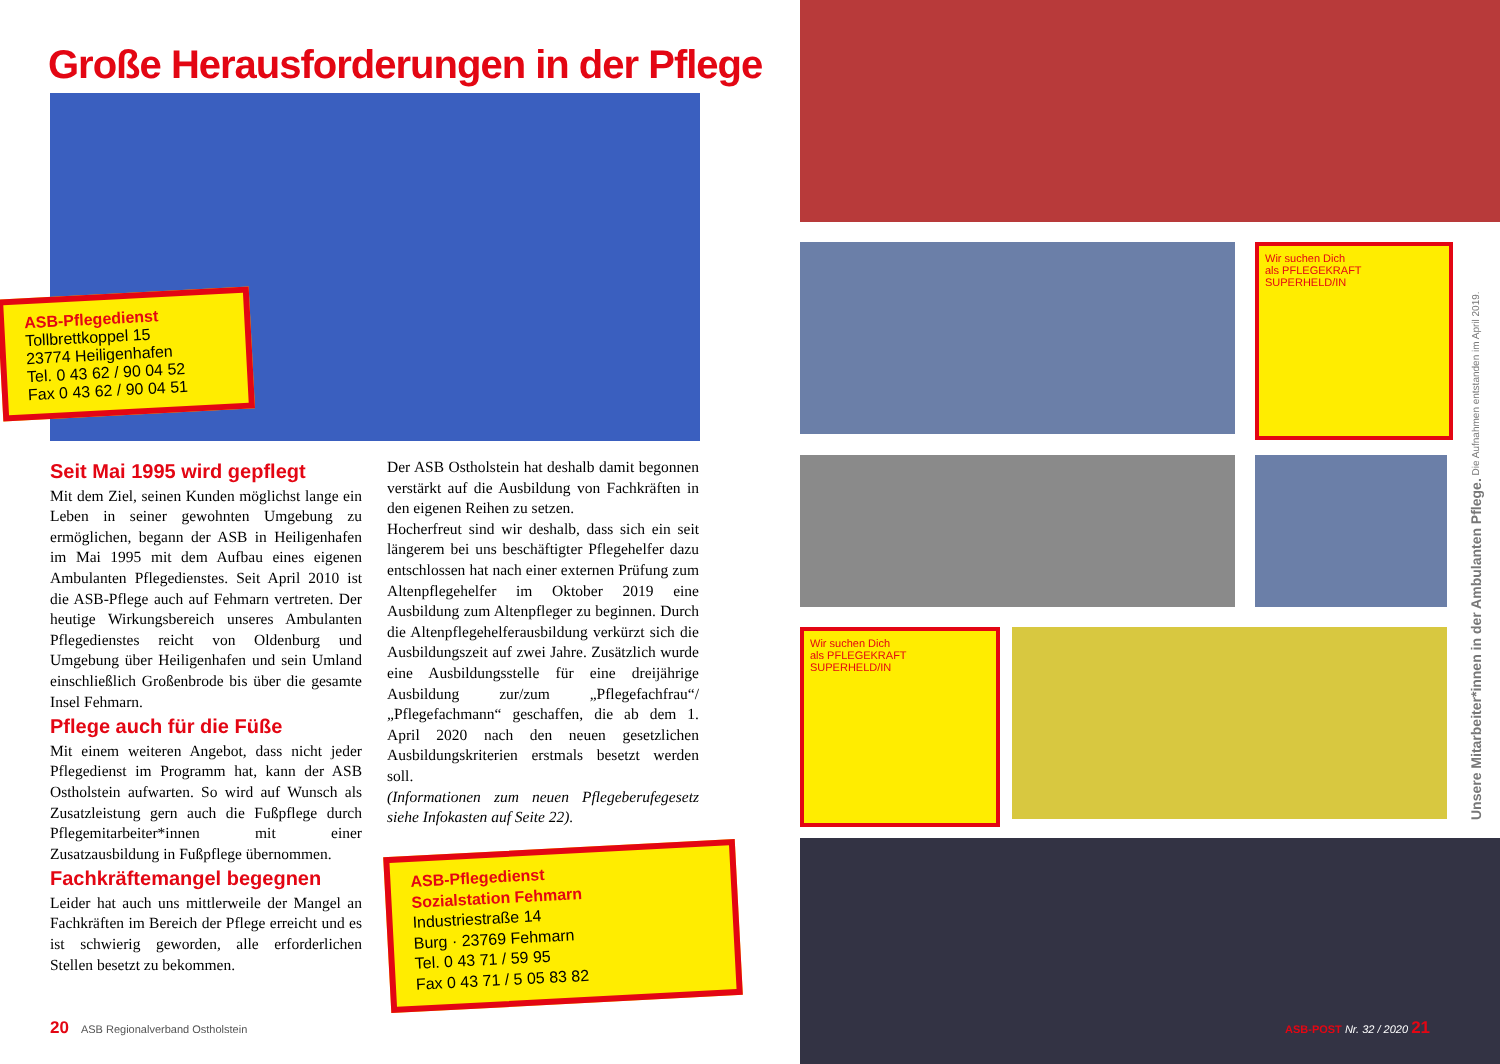Große Herausforderungen in der Pflege
ASB-Pflegedienst
Tollbrettkoppel 15
23774 Heiligenhafen
Tel. 0 43 62 / 90 04 52
Fax 0 43 62 / 90 04 51
Seit Mai 1995 wird gepflegt
Mit dem Ziel, seinen Kunden möglichst lange ein Leben in seiner gewohnten Umgebung zu ermöglichen, begann der ASB in Heiligenhafen im Mai 1995 mit dem Aufbau eines eigenen Ambulanten Pflegedienstes. Seit April 2010 ist die ASB-Pflege auch auf Fehmarn vertreten. Der heutige Wirkungsbereich unseres Ambulanten Pflegedienstes reicht von Oldenburg und Umgebung über Heiligenhafen und sein Umland einschließlich Großenbrode bis über die gesamte Insel Fehmarn.
Pflege auch für die Füße
Mit einem weiteren Angebot, dass nicht jeder Pflegedienst im Programm hat, kann der ASB Ostholstein aufwarten. So wird auf Wunsch als Zusatzleistung gern auch die Fußpflege durch Pflegemitarbeiter*innen mit einer Zusatzausbildung in Fußpflege übernommen.
Fachkräftemangel begegnen
Leider hat auch uns mittlerweile der Mangel an Fachkräften im Bereich der Pflege erreicht und es ist schwierig geworden, alle erforderlichen Stellen besetzt zu bekommen.
Der ASB Ostholstein hat deshalb damit begonnen verstärkt auf die Ausbildung von Fachkräften in den eigenen Reihen zu setzen.
Hocherfreut sind wir deshalb, dass sich ein seit längerem bei uns beschäftigter Pflegehelfer dazu entschlossen hat nach einer externen Prüfung zum Altenpflegehelfer im Oktober 2019 eine Ausbildung zum Altenpfleger zu beginnen. Durch die Altenpflegehelferausbildung verkürzt sich die Ausbildungszeit auf zwei Jahre. Zusätzlich wurde eine Ausbildungsstelle für eine dreijährige Ausbildung zur/zum „Pflegefachfrau“/„Pflegefachmann“ geschaffen, die ab dem 1. April 2020 nach den neuen gesetzlichen Ausbildungskriterien erstmals besetzt werden soll.
(Informationen zum neuen Pflegeberufegesetz siehe Infokasten auf Seite 22).
ASB-Pflegedienst
Sozialstation Fehmarn
Industriestraße 14
Burg · 23769 Fehmarn
Tel. 0 43 71 / 59 95
Fax 0 43 71 / 5 05 83 82
20 ASB Regionalverband Ostholstein
Wir suchen Dich
als PFLEGEKRAFT
SUPERHELD/IN
Wir suchen Dich
als PFLEGEKRAFT
SUPERHELD/IN
ASB-POST Nr. 32 / 2020 21
Unsere Mitarbeiter*innen in der Ambulanten Pflege. Die Aufnahmen entstanden im April 2019.